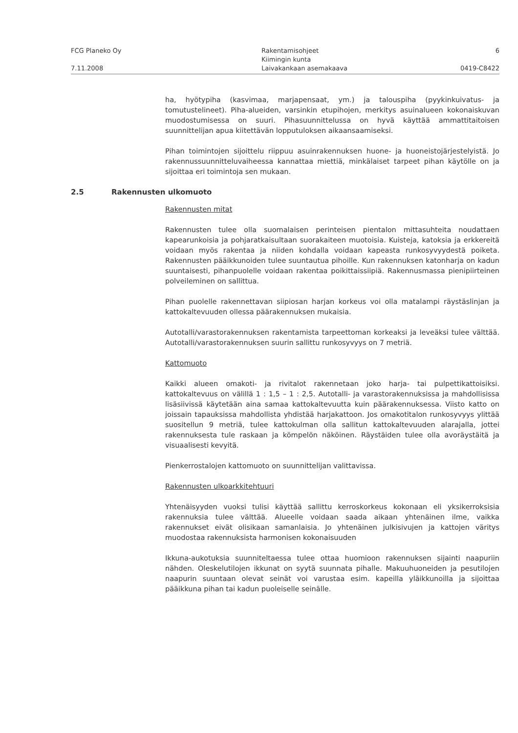FCG Planeko Oy
7.11.2008
Rakentamisohjeet
Kiimingin kunta
Laivakankaan asemakaava
6
0419-C8422
ha, hyötypiha (kasvimaa, marjapensaat, ym.) ja talouspiha (pyykinkuivatus- ja tomutustelineet). Piha-alueiden, varsinkin etupihojen, merkitys asuinalueen kokonaiskuvan muodostumisessa on suuri. Pihasuunnittelussa on hyvä käyttää ammattitaitoisen suunnittelijan apua kiitettävän lopputuloksen aikaansaamiseksi.
Pihan toimintojen sijoittelu riippuu asuinrakennuksen huone- ja huoneistojärjestelyistä. Jo rakennussuunnitteluvaiheessa kannattaa miettiä, minkälaiset tarpeet pihan käytölle on ja sijoittaa eri toimintoja sen mukaan.
2.5 Rakennusten ulkomuoto
Rakennusten mitat
Rakennusten tulee olla suomalaisen perinteisen pientalon mittasuhteita noudattaen kapearunkoisia ja pohjaratkaisultaan suorakaiteen muotoisia. Kuisteja, katoksia ja erkkereitä voidaan myös rakentaa ja niiden kohdalla voidaan kapeasta runkosyvyydestä poiketa. Rakennusten pääikkunoiden tulee suuntautua pihoille. Kun rakennuksen katonharja on kadun suuntaisesti, pihanpuolelle voidaan rakentaa poikittaissiipiä. Rakennusmassa pienipiirteinen polveileminen on sallittua.
Pihan puolelle rakennettavan siipiosan harjan korkeus voi olla matalampi räystäslinjan ja kattokaltevuuden ollessa päärakennuksen mukaisia.
Autotalli/varastorakennuksen rakentamista tarpeettoman korkeaksi ja leveäksi tulee välttää. Autotalli/varastorakennuksen suurin sallittu runkosyvyys on 7 metriä.
Kattomuoto
Kaikki alueen omakoti- ja rivitalot rakennetaan joko harja- tai pulpettikattoisiksi. kattokaltevuus on välillä 1 : 1,5 – 1 : 2,5. Autotalli- ja varastorakennuksissa ja mahdollisissa lisäsiivissä käytetään aina samaa kattokaltevuutta kuin päärakennuksessa. Viisto katto on joissain tapauksissa mahdollista yhdistää harjakattoon. Jos omakotitalon runkosyvyys ylittää suositellun 9 metriä, tulee kattokulman olla sallitun kattokaltevuuden alarajalla, jottei rakennuksesta tule raskaan ja kömpelön näköinen. Räystäiden tulee olla avoräystäitä ja visuaalisesti kevyitä.
Pienkerrostalojen kattomuoto on suunnittelijan valittavissa.
Rakennusten ulkoarkkitehtuuri
Yhtenäisyyden vuoksi tulisi käyttää sallittu kerroskorkeus kokonaan eli yksikerroksisia rakennuksia tulee välttää. Alueelle voidaan saada aikaan yhtenäinen ilme, vaikka rakennukset eivät olisikaan samanlaisia. Jo yhtenäinen julkisivujen ja kattojen väritys muodostaa rakennuksista harmonisen kokonaisuuden
Ikkuna-aukotuksia suunniteltaessa tulee ottaa huomioon rakennuksen sijainti naapuriin nähden. Oleskelutilojen ikkunat on syytä suunnata pihalle. Makuuhuoneiden ja pesutilojen naapurin suuntaan olevat seinät voi varustaa esim. kapeilla yläikkunoilla ja sijoittaa pääikkuna pihan tai kadun puoleiselle seinälle.